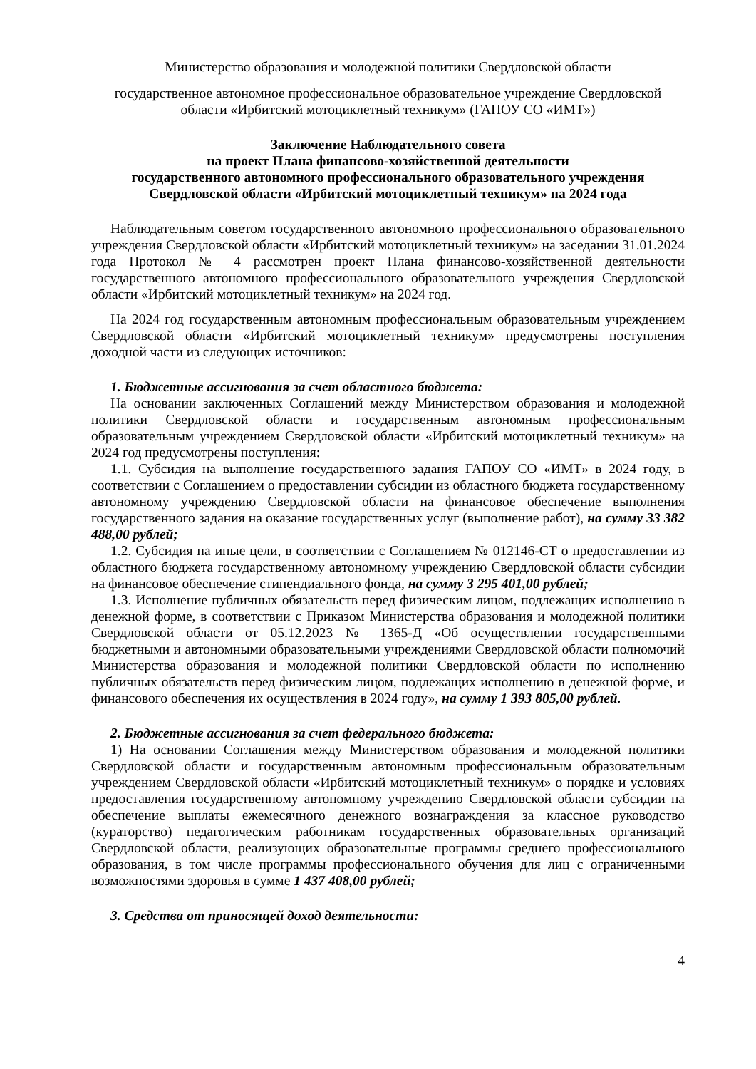Министерство образования и молодежной политики Свердловской области
государственное автономное профессиональное образовательное учреждение Свердловской области «Ирбитский мотоциклетный техникум» (ГАПОУ СО «ИМТ»)
Заключение Наблюдательного совета
на проект Плана финансово-хозяйственной деятельности
государственного автономного профессионального образовательного учреждения
Свердловской области «Ирбитский мотоциклетный техникум» на 2024 года
Наблюдательным советом государственного автономного профессионального образовательного учреждения Свердловской области «Ирбитский мотоциклетный техникум» на заседании 31.01.2024 года Протокол № 4 рассмотрен проект Плана финансово-хозяйственной деятельности государственного автономного профессионального образовательного учреждения Свердловской области «Ирбитский мотоциклетный техникум» на 2024 год.
На 2024 год государственным автономным профессиональным образовательным учреждением Свердловской области «Ирбитский мотоциклетный техникум» предусмотрены поступления доходной части из следующих источников:
1. Бюджетные ассигнования за счет областного бюджета:
На основании заключенных Соглашений между Министерством образования и молодежной политики Свердловской области и государственным автономным профессиональным образовательным учреждением Свердловской области «Ирбитский мотоциклетный техникум» на 2024 год предусмотрены поступления:
1.1. Субсидия на выполнение государственного задания ГАПОУ СО «ИМТ» в 2024 году, в соответствии с Соглашением о предоставлении субсидии из областного бюджета государственному автономному учреждению Свердловской области на финансовое обеспечение выполнения государственного задания на оказание государственных услуг (выполнение работ), на сумму 33 382 488,00 рублей;
1.2. Субсидия на иные цели, в соответствии с Соглашением № 012146-СТ о предоставлении из областного бюджета государственному автономному учреждению Свердловской области субсидии на финансовое обеспечение стипендиального фонда, на сумму 3 295 401,00 рублей;
1.3. Исполнение публичных обязательств перед физическим лицом, подлежащих исполнению в денежной форме, в соответствии с Приказом Министерства образования и молодежной политики Свердловской области от 05.12.2023 № 1365-Д «Об осуществлении государственными бюджетными и автономными образовательными учреждениями Свердловской области полномочий Министерства образования и молодежной политики Свердловской области по исполнению публичных обязательств перед физическим лицом, подлежащих исполнению в денежной форме, и финансового обеспечения их осуществления в 2024 году», на сумму 1 393 805,00 рублей.
2. Бюджетные ассигнования за счет федерального бюджета:
1) На основании Соглашения между Министерством образования и молодежной политики Свердловской области и государственным автономным профессиональным образовательным учреждением Свердловской области «Ирбитский мотоциклетный техникум» о порядке и условиях предоставления государственному автономному учреждению Свердловской области субсидии на обеспечение выплаты ежемесячного денежного вознаграждения за классное руководство (кураторство) педагогическим работникам государственных образовательных организаций Свердловской области, реализующих образовательные программы среднего профессионального образования, в том числе программы профессионального обучения для лиц с ограниченными возможностями здоровья в сумме 1 437 408,00 рублей;
3. Средства от приносящей доход деятельности:
4